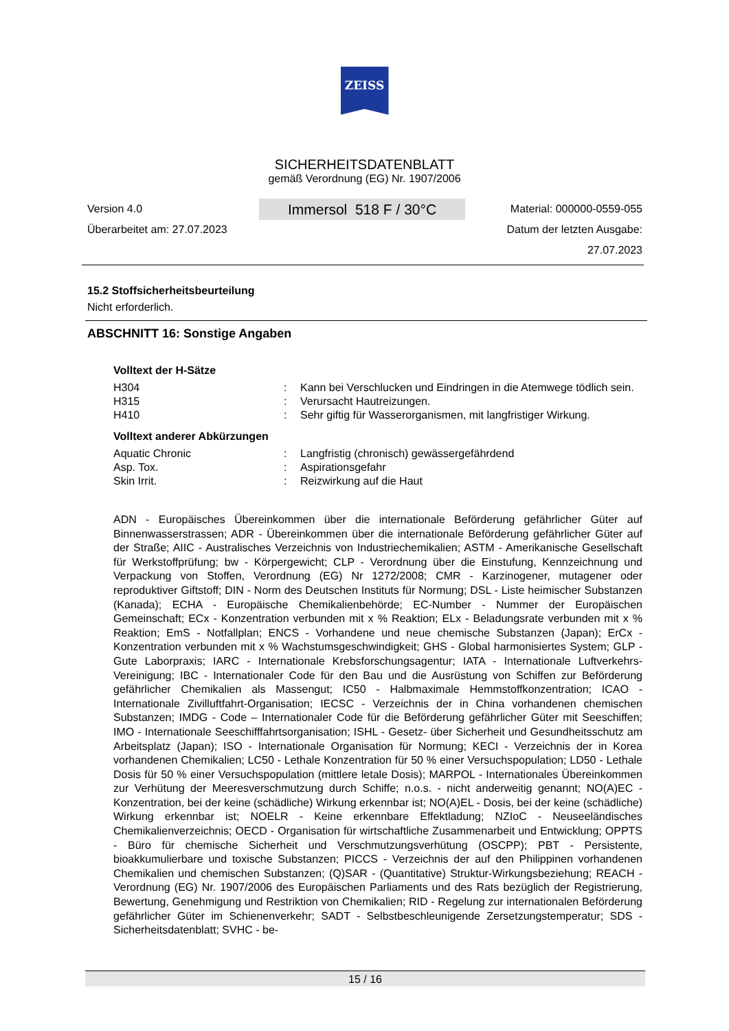ZEISS
SICHERHEITSDATENBLATT
gemäß Verordnung (EG) Nr. 1907/2006
Version 4.0
Überarbeitet am: 27.07.2023
Immersol 518 F / 30°C
Material: 000000-0559-055
Datum der letzten Ausgabe:
27.07.2023
15.2 Stoffsicherheitsbeurteilung
Nicht erforderlich.
ABSCHNITT 16: Sonstige Angaben
Volltext der H-Sätze
| H304 | : | Kann bei Verschlucken und Eindringen in die Atemwege tödlich sein. |
| H315 | : | Verursacht Hautreizungen. |
| H410 | : | Sehr giftig für Wasserorganismen, mit langfristiger Wirkung. |
Volltext anderer Abkürzungen
| Aquatic Chronic | : | Langfristig (chronisch) gewässergefährdend |
| Asp. Tox. | : | Aspirationsgefahr |
| Skin Irrit. | : | Reizwirkung auf die Haut |
ADN - Europäisches Übereinkommen über die internationale Beförderung gefährlicher Güter auf Binnenwasserstrassen; ADR - Übereinkommen über die internationale Beförderung gefährlicher Güter auf der Straße; AIIC - Australisches Verzeichnis von Industriechemikalien; ASTM - Amerikanische Gesellschaft für Werkstoffprüfung; bw - Körpergewicht; CLP - Verordnung über die Einstufung, Kennzeichnung und Verpackung von Stoffen, Verordnung (EG) Nr 1272/2008; CMR - Karzinogener, mutagener oder reproduktiver Giftstoff; DIN - Norm des Deutschen Instituts für Normung; DSL - Liste heimischer Substanzen (Kanada); ECHA - Europäische Chemikalienbehörde; EC-Number - Nummer der Europäischen Gemeinschaft; ECx - Konzentration verbunden mit x % Reaktion; ELx - Beladungsrate verbunden mit x % Reaktion; EmS - Notfallplan; ENCS - Vorhandene und neue chemische Substanzen (Japan); ErCx - Konzentration verbunden mit x % Wachstumsgeschwindigkeit; GHS - Global harmonisiertes System; GLP - Gute Laborpraxis; IARC - Internationale Krebsforschungsagentur; IATA - Internationale Luftverkehrs-Vereinigung; IBC - Internationaler Code für den Bau und die Ausrüstung von Schiffen zur Beförderung gefährlicher Chemikalien als Massengut; IC50 - Halbmaximale Hemmstoffkonzentration; ICAO - Internationale Zivilluftfahrt-Organisation; IECSC - Verzeichnis der in China vorhandenen chemischen Substanzen; IMDG - Code – Internationaler Code für die Beförderung gefährlicher Güter mit Seeschiffen; IMO - Internationale Seeschifffahrtsorganisation; ISHL - Gesetz- über Sicherheit und Gesundheitsschutz am Arbeitsplatz (Japan); ISO - Internationale Organisation für Normung; KECI - Verzeichnis der in Korea vorhandenen Chemikalien; LC50 - Lethale Konzentration für 50 % einer Versuchspopulation; LD50 - Lethale Dosis für 50 % einer Versuchspopulation (mittlere letale Dosis); MARPOL - Internationales Übereinkommen zur Verhütung der Meeresverschmutzung durch Schiffe; n.o.s. - nicht anderweitig genannt; NO(A)EC - Konzentration, bei der keine (schädliche) Wirkung erkennbar ist; NO(A)EL - Dosis, bei der keine (schädliche) Wirkung erkennbar ist; NOELR - Keine erkennbare Effektladung; NZIoC - Neuseeländisches Chemikalienverzeichnis; OECD - Organisation für wirtschaftliche Zusammenarbeit und Entwicklung; OPPTS - Büro für chemische Sicherheit und Verschmutzungsverhütung (OSCPP); PBT - Persistente, bioakkumulierbare und toxische Substanzen; PICCS - Verzeichnis der auf den Philippinen vorhandenen Chemikalien und chemischen Substanzen; (Q)SAR - (Quantitative) Struktur-Wirkungsbeziehung; REACH - Verordnung (EG) Nr. 1907/2006 des Europäischen Parliaments und des Rats bezüglich der Registrierung, Bewertung, Genehmigung und Restriktion von Chemikalien; RID - Regelung zur internationalen Beförderung gefährlicher Güter im Schienenverkehr; SADT - Selbstbeschleunigende Zersetzungstemperatur; SDS - Sicherheitsdatenblatt; SVHC - be-
15 / 16